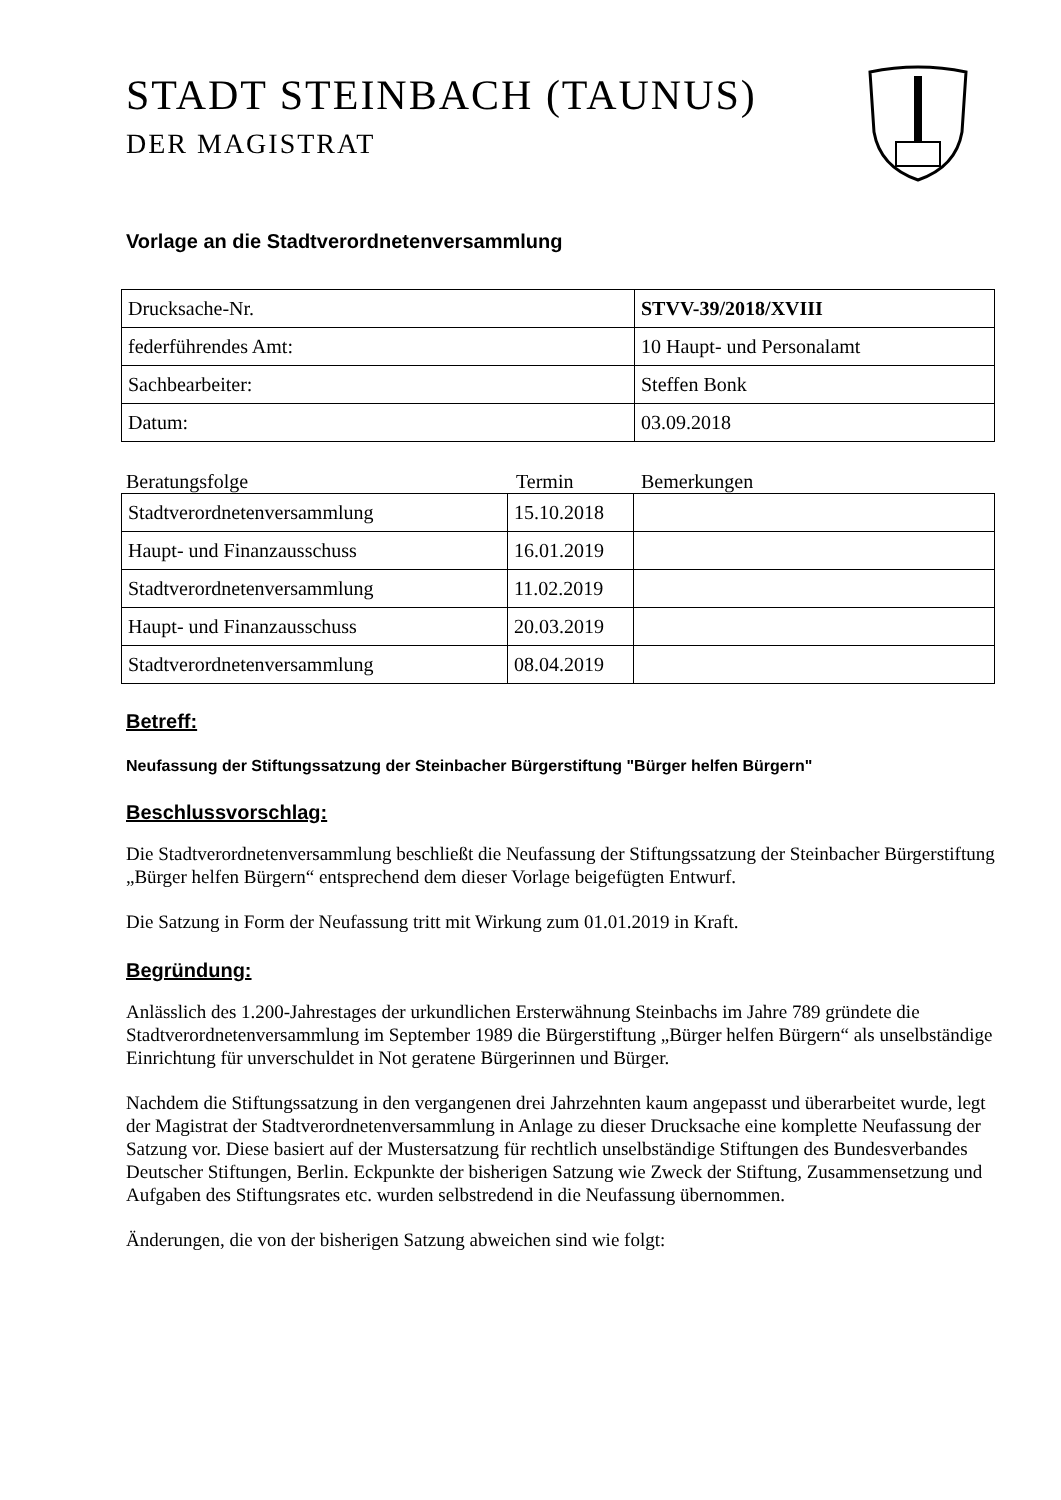STADT STEINBACH (TAUNUS)
DER MAGISTRAT
Vorlage an die Stadtverordnetenversammlung
| Drucksache-Nr. | STVV-39/2018/XVIII |
| federführendes Amt: | 10 Haupt- und Personalamt |
| Sachbearbeiter: | Steffen Bonk |
| Datum: | 03.09.2018 |
Beratungsfolge Termin Bemerkungen
| Stadtverordnetenversammlung | 15.10.2018 | |
| Haupt- und Finanzausschuss | 16.01.2019 | |
| Stadtverordnetenversammlung | 11.02.2019 | |
| Haupt- und Finanzausschuss | 20.03.2019 | |
| Stadtverordnetenversammlung | 08.04.2019 | |
Betreff:
Neufassung der Stiftungssatzung der Steinbacher Bürgerstiftung "Bürger helfen Bürgern"
Beschlussvorschlag:
Die Stadtverordnetenversammlung beschließt die Neufassung der Stiftungssatzung der Steinbacher Bürgerstiftung „Bürger helfen Bürgern“ entsprechend dem dieser Vorlage beigefügten Entwurf.
Die Satzung in Form der Neufassung tritt mit Wirkung zum 01.01.2019 in Kraft.
Begründung:
Anlässlich des 1.200-Jahrestages der urkundlichen Ersterwähnung Steinbachs im Jahre 789 gründete die Stadtverordnetenversammlung im September 1989 die Bürgerstiftung „Bürger helfen Bürgern“ als unselbständige Einrichtung für unverschuldet in Not geratene Bürgerinnen und Bürger.
Nachdem die Stiftungssatzung in den vergangenen drei Jahrzehnten kaum angepasst und überarbeitet wurde, legt der Magistrat der Stadtverordnetenversammlung in Anlage zu dieser Drucksache eine komplette Neufassung der Satzung vor. Diese basiert auf der Mustersatzung für rechtlich unselbständige Stiftungen des Bundesverbandes Deutscher Stiftungen, Berlin. Eckpunkte der bisherigen Satzung wie Zweck der Stiftung, Zusammensetzung und Aufgaben des Stiftungsrates etc. wurden selbstredend in die Neufassung übernommen.
Änderungen, die von der bisherigen Satzung abweichen sind wie folgt: